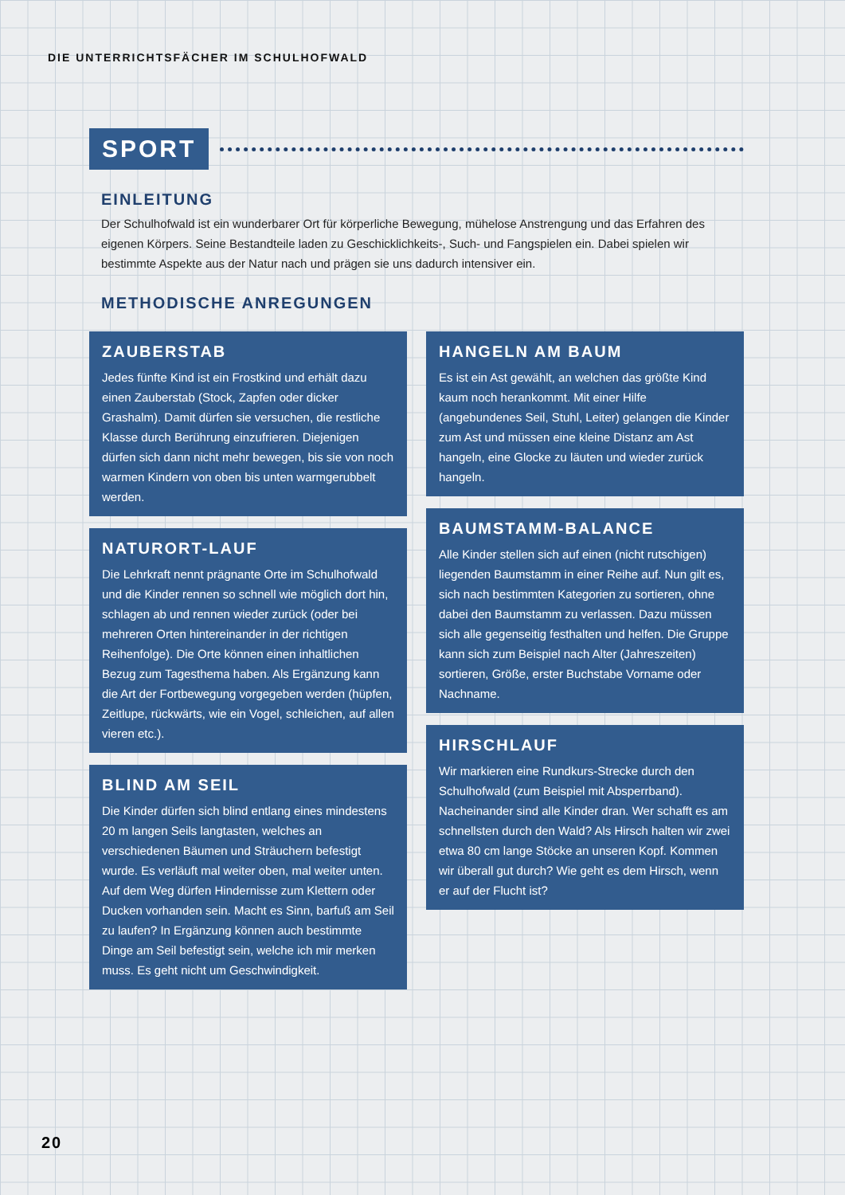DIE UNTERRICHTSFÄCHER IM SCHULHOFWALD
SPORT
EINLEITUNG
Der Schulhofwald ist ein wunderbarer Ort für körperliche Bewegung, mühelose Anstrengung und das Erfahren des eigenen Körpers. Seine Bestandteile laden zu Geschicklichkeits-, Such- und Fangspielen ein. Dabei spielen wir bestimmte Aspekte aus der Natur nach und prägen sie uns dadurch intensiver ein.
METHODISCHE ANREGUNGEN
ZAUBERSTAB
Jedes fünfte Kind ist ein Frostkind und erhält dazu einen Zauberstab (Stock, Zapfen oder dicker Grashalm). Damit dürfen sie versuchen, die restliche Klasse durch Berührung einzufrieren. Diejenigen dürfen sich dann nicht mehr bewegen, bis sie von noch warmen Kindern von oben bis unten warmgerubbelt werden.
NATURORT-LAUF
Die Lehrkraft nennt prägnante Orte im Schulhofwald und die Kinder rennen so schnell wie möglich dort hin, schlagen ab und rennen wieder zurück (oder bei mehreren Orten hintereinander in der richtigen Reihenfolge). Die Orte können einen inhaltlichen Bezug zum Tagesthema haben. Als Ergänzung kann die Art der Fortbewegung vorgegeben werden (hüpfen, Zeitlupe, rückwärts, wie ein Vogel, schleichen, auf allen vieren etc.).
BLIND AM SEIL
Die Kinder dürfen sich blind entlang eines mindestens 20 m langen Seils langtasten, welches an verschiedenen Bäumen und Sträuchern befestigt wurde. Es verläuft mal weiter oben, mal weiter unten. Auf dem Weg dürfen Hindernisse zum Klettern oder Ducken vorhanden sein. Macht es Sinn, barfuß am Seil zu laufen? In Ergänzung können auch bestimmte Dinge am Seil befestigt sein, welche ich mir merken muss. Es geht nicht um Geschwindigkeit.
HANGELN AM BAUM
Es ist ein Ast gewählt, an welchen das größte Kind kaum noch herankommt. Mit einer Hilfe (angebundenes Seil, Stuhl, Leiter) gelangen die Kinder zum Ast und müssen eine kleine Distanz am Ast hangeln, eine Glocke zu läuten und wieder zurück hangeln.
BAUMSTAMM-BALANCE
Alle Kinder stellen sich auf einen (nicht rutschigen) liegenden Baumstamm in einer Reihe auf. Nun gilt es, sich nach bestimmten Kategorien zu sortieren, ohne dabei den Baumstamm zu verlassen. Dazu müssen sich alle gegenseitig festhalten und helfen. Die Gruppe kann sich zum Beispiel nach Alter (Jahreszeiten) sortieren, Größe, erster Buchstabe Vorname oder Nachname.
HIRSCHLAUF
Wir markieren eine Rundkurs-Strecke durch den Schulhofwald (zum Beispiel mit Absperrband). Nacheinander sind alle Kinder dran. Wer schafft es am schnellsten durch den Wald? Als Hirsch halten wir zwei etwa 80 cm lange Stöcke an unseren Kopf. Kommen wir überall gut durch? Wie geht es dem Hirsch, wenn er auf der Flucht ist?
20